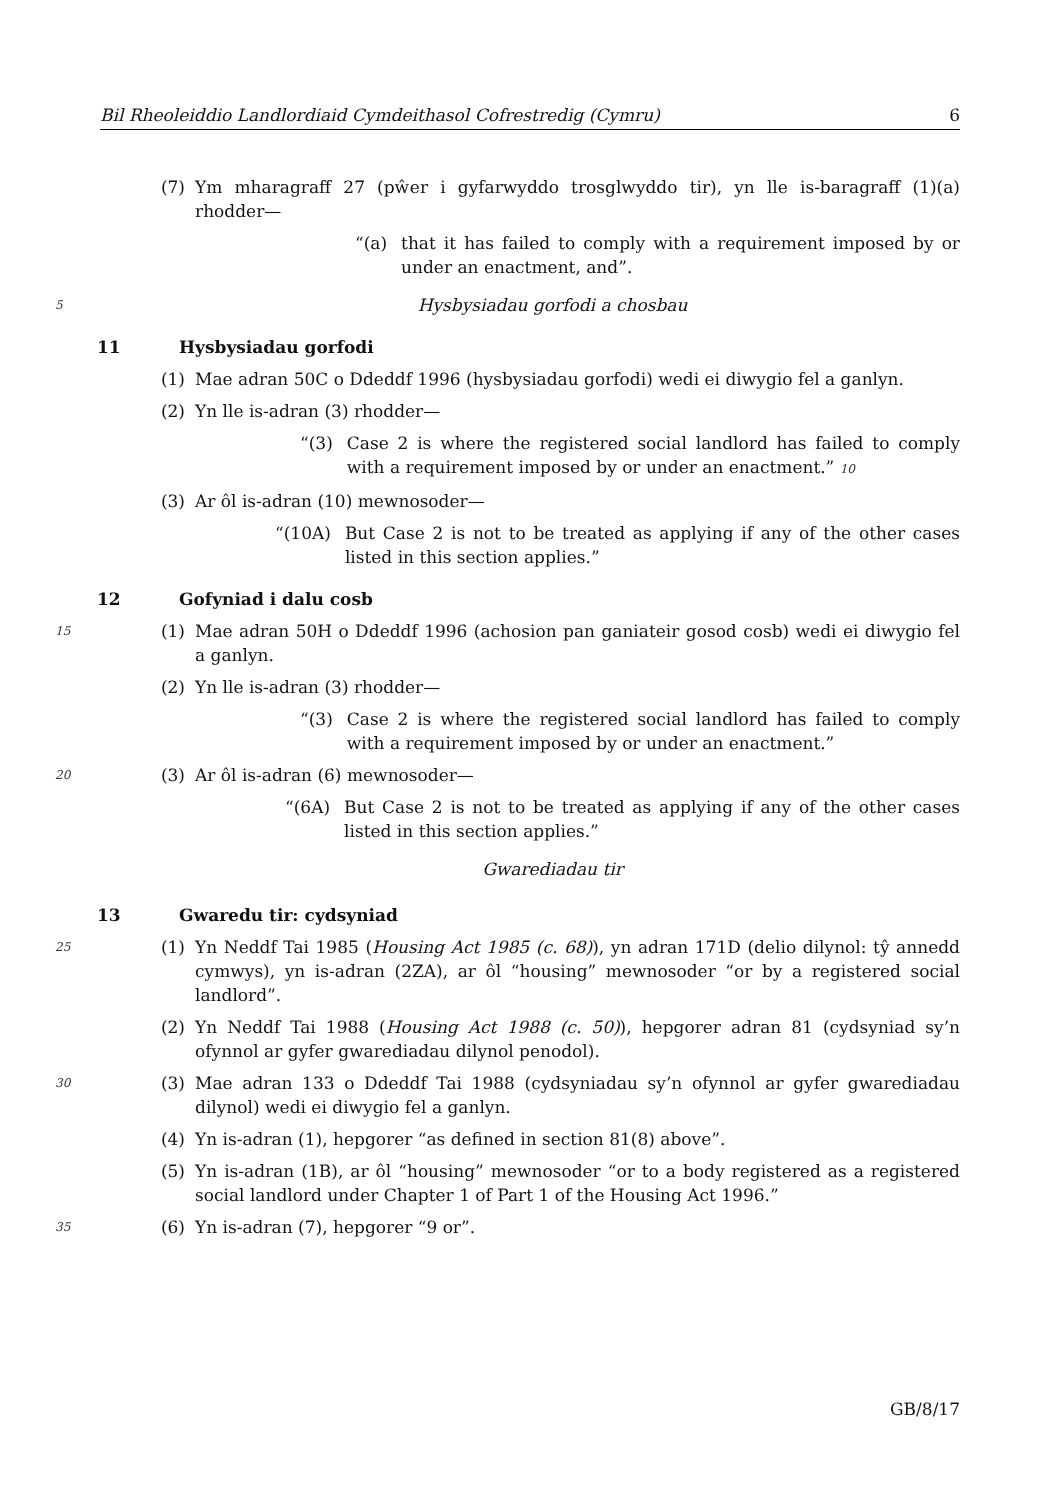Bil Rheoleiddio Landlordiaid Cymdeithasol Cofrestredig (Cymru) 6
(7) Ym mharagraff 27 (pŵer i gyfarwyddo trosglwyddo tir), yn lle is-baragraff (1)(a) rhodder—
“(a) that it has failed to comply with a requirement imposed by or under an enactment, and”.
5 Hysbysiadau gorfodi a chosbau
11 Hysbysiadau gorfodi
(1) Mae adran 50C o Ddeddf 1996 (hysbysiadau gorfodi) wedi ei diwygio fel a ganlyn.
(2) Yn lle is-adran (3) rhodder—
“(3) Case 2 is where the registered social landlord has failed to comply with a requirement imposed by or under an enactment.” 10
(3) Ar ôl is-adran (10) mewnosoder—
“(10A) But Case 2 is not to be treated as applying if any of the other cases listed in this section applies.”
12 Gofyniad i dalu cosb
15 (1) Mae adran 50H o Ddeddf 1996 (achosion pan ganiateir gosod cosb) wedi ei diwygio fel a ganlyn.
(2) Yn lle is-adran (3) rhodder—
“(3) Case 2 is where the registered social landlord has failed to comply with a requirement imposed by or under an enactment.”
20 (3) Ar ôl is-adran (6) mewnosoder—
“(6A) But Case 2 is not to be treated as applying if any of the other cases listed in this section applies.”
Gwarediadau tir
13 Gwaredu tir: cydsyniad
25 (1) Yn Neddf Tai 1985 (Housing Act 1985 (c. 68)), yn adran 171D (delio dilynol: tŷ annedd cymwys), yn is-adran (2ZA), ar ôl “housing” mewnosoder “or by a registered social landlord”.
(2) Yn Neddf Tai 1988 (Housing Act 1988 (c. 50)), hepgorer adran 81 (cydsyniad sy’n ofynnol ar gyfer gwarediadau dilynol penodol).
30 (3) Mae adran 133 o Ddeddf Tai 1988 (cydsyniadau sy’n ofynnol ar gyfer gwarediadau dilynol) wedi ei diwygio fel a ganlyn.
(4) Yn is-adran (1), hepgorer “as defined in section 81(8) above”.
(5) Yn is-adran (1B), ar ôl “housing” mewnosoder “or to a body registered as a registered social landlord under Chapter 1 of Part 1 of the Housing Act 1996.”
35 (6) Yn is-adran (7), hepgorer “9 or”.
GB/8/17